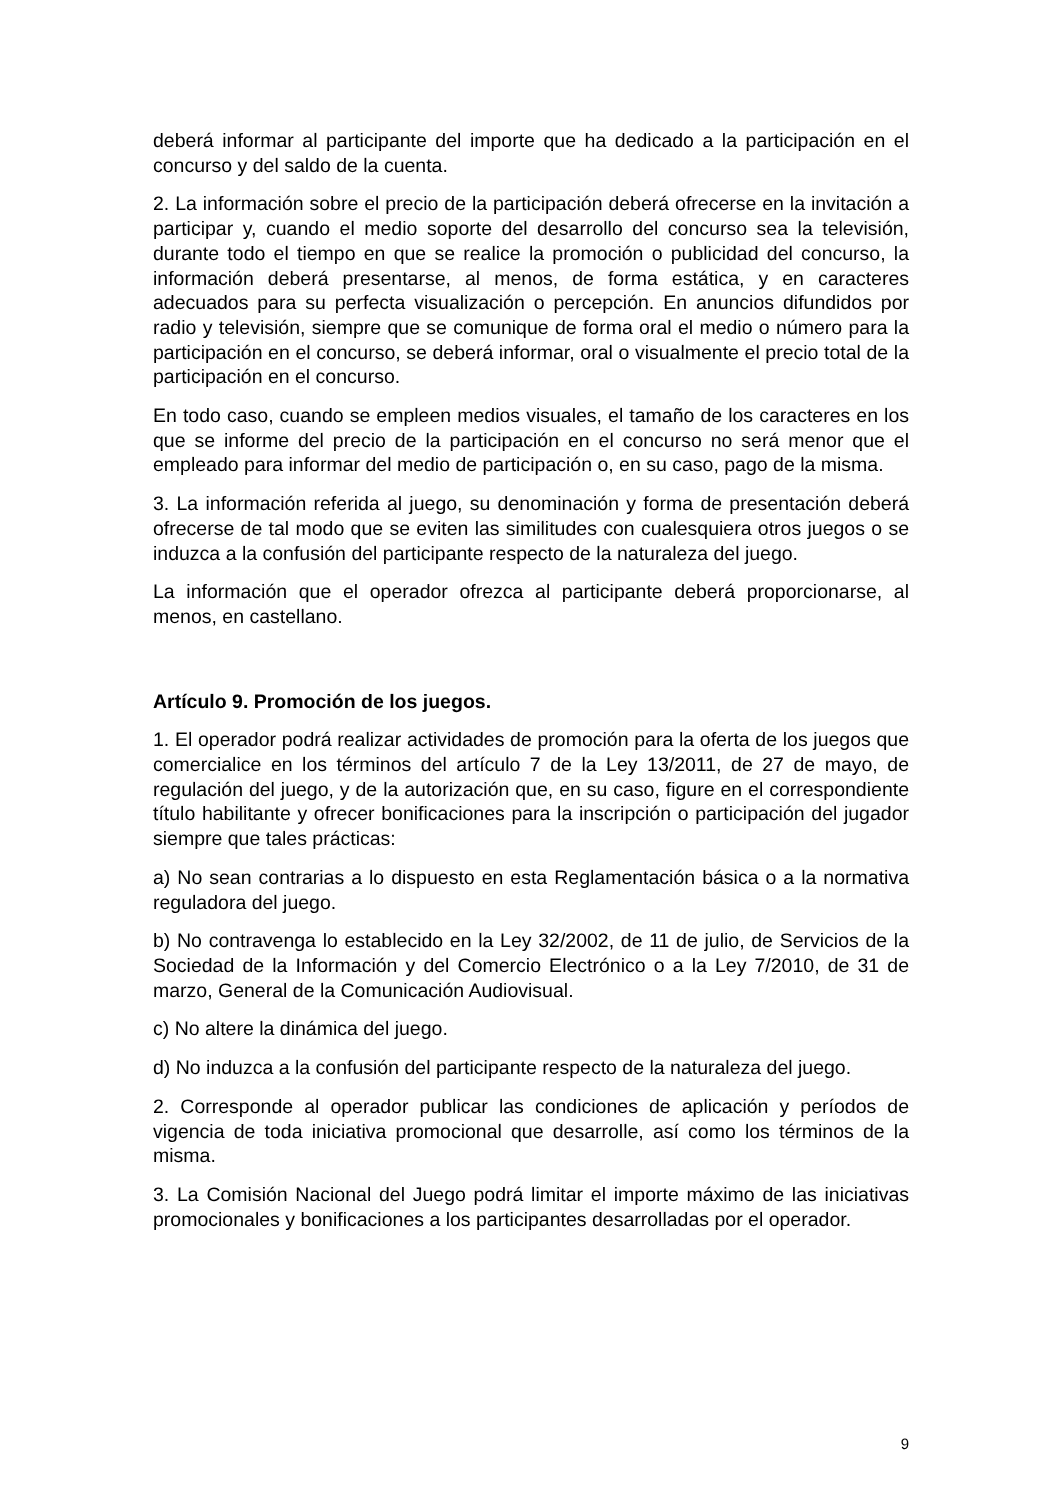deberá informar al participante del importe que ha dedicado a la participación en el concurso y del saldo de la cuenta.
2. La información sobre el precio de la participación deberá ofrecerse en la invitación a participar y, cuando el medio soporte del desarrollo del concurso sea la televisión, durante todo el tiempo en que se realice la promoción o publicidad del concurso, la información deberá presentarse, al menos, de forma estática, y en caracteres adecuados para su perfecta visualización o percepción. En anuncios difundidos por radio y televisión, siempre que se comunique de forma oral el medio o número para la participación en el concurso, se deberá informar, oral o visualmente el precio total de la participación en el concurso.
En todo caso, cuando se empleen medios visuales, el tamaño de los caracteres en los que se informe del precio de la participación en el concurso no será menor que el empleado para informar del medio de participación o, en su caso, pago de la misma.
3. La información referida al juego, su denominación y forma de presentación deberá ofrecerse de tal modo que se eviten las similitudes con cualesquiera otros juegos o se induzca a la confusión del participante respecto de la naturaleza del juego.
La información que el operador ofrezca al participante deberá proporcionarse, al menos, en castellano.
Artículo 9. Promoción de los juegos.
1. El operador podrá realizar actividades de promoción para la oferta de los juegos que comercialice en los términos del artículo 7 de la Ley 13/2011, de 27 de mayo, de regulación del juego, y de la autorización que, en su caso, figure en el correspondiente título habilitante y ofrecer bonificaciones para la inscripción o participación del jugador siempre que tales prácticas:
a) No sean contrarias a lo dispuesto en esta Reglamentación básica o a la normativa reguladora del juego.
b) No contravenga lo establecido en la Ley 32/2002, de 11 de julio, de Servicios de la Sociedad de la Información y del Comercio Electrónico o a la Ley 7/2010, de 31 de marzo, General de la Comunicación Audiovisual.
c) No altere la dinámica del juego.
d) No induzca a la confusión del participante respecto de la naturaleza del juego.
2. Corresponde al operador publicar las condiciones de aplicación y períodos de vigencia de toda iniciativa promocional que desarrolle, así como los términos de la misma.
3. La Comisión Nacional del Juego podrá limitar el importe máximo de las iniciativas promocionales y bonificaciones a los participantes desarrolladas por el operador.
9